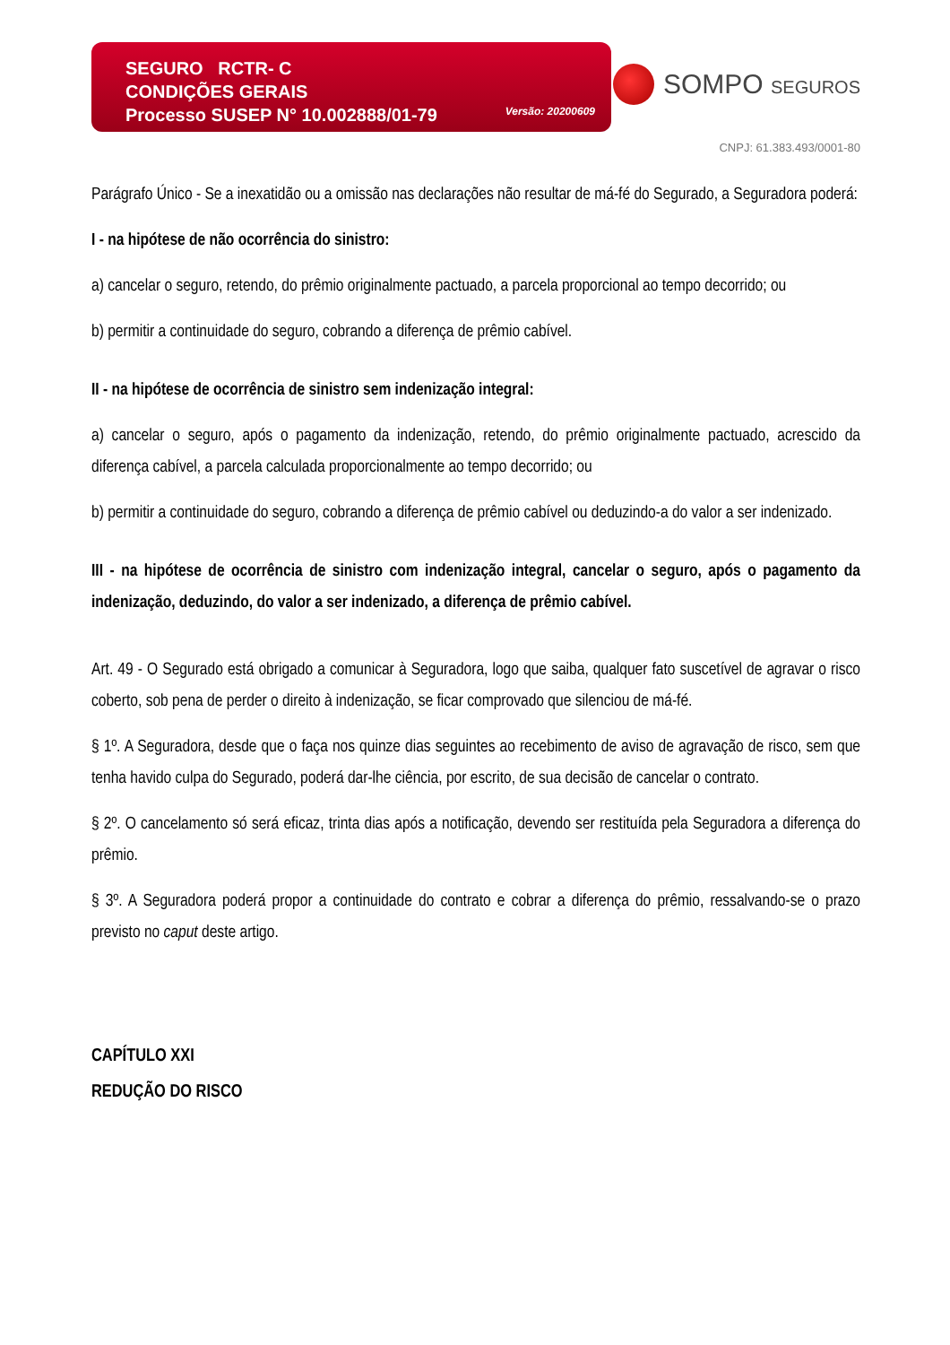SEGURO RCTR- C
CONDIÇÕES GERAIS
Processo SUSEP N° 10.002888/01-79
Versão: 20200609
SOMPO SEGUROS
CNPJ: 61.383.493/0001-80
Parágrafo Único - Se a inexatidão ou a omissão nas declarações não resultar de má-fé do Segurado, a Seguradora poderá:
I - na hipótese de não ocorrência do sinistro:
a) cancelar o seguro, retendo, do prêmio originalmente pactuado, a parcela proporcional ao tempo decorrido; ou
b) permitir a continuidade do seguro, cobrando a diferença de prêmio cabível.
II - na hipótese de ocorrência de sinistro sem indenização integral:
a) cancelar o seguro, após o pagamento da indenização, retendo, do prêmio originalmente pactuado, acrescido da diferença cabível, a parcela calculada proporcionalmente ao tempo decorrido; ou
b) permitir a continuidade do seguro, cobrando a diferença de prêmio cabível ou deduzindo-a do valor a ser indenizado.
III - na hipótese de ocorrência de sinistro com indenização integral, cancelar o seguro, após o pagamento da indenização, deduzindo, do valor a ser indenizado, a diferença de prêmio cabível.
Art. 49 - O Segurado está obrigado a comunicar à Seguradora, logo que saiba, qualquer fato suscetível de agravar o risco coberto, sob pena de perder o direito à indenização, se ficar comprovado que silenciou de má-fé.
§ 1º. A Seguradora, desde que o faça nos quinze dias seguintes ao recebimento de aviso de agravação de risco, sem que tenha havido culpa do Segurado, poderá dar-lhe ciência, por escrito, de sua decisão de cancelar o contrato.
§ 2º. O cancelamento só será eficaz, trinta dias após a notificação, devendo ser restituída pela Seguradora a diferença do prêmio.
§ 3º. A Seguradora poderá propor a continuidade do contrato e cobrar a diferença do prêmio, ressalvando-se o prazo previsto no caput deste artigo.
CAPÍTULO XXI
REDUÇÃO DO RISCO